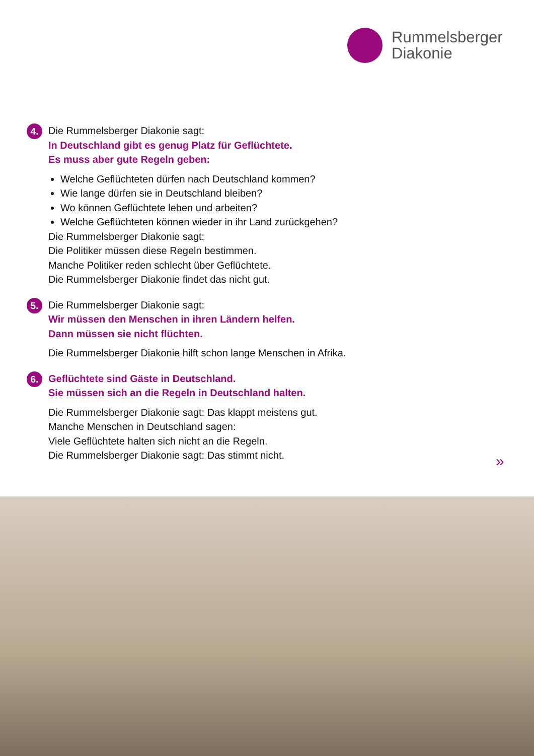Rummelsberger
Diakonie
4.
Die Rummelsberger Diakonie sagt:
In Deutschland gibt es genug Platz für Geflüchtete.
Es muss aber gute Regeln geben:
Welche Geflüchteten dürfen nach Deutschland kommen?
Wie lange dürfen sie in Deutschland bleiben?
Wo können Geflüchtete leben und arbeiten?
Welche Geflüchteten können wieder in ihr Land zurückgehen?
Die Rummelsberger Diakonie sagt:
Die Politiker müssen diese Regeln bestimmen.
Manche Politiker reden schlecht über Geflüchtete.
Die Rummelsberger Diakonie findet das nicht gut.
5.
Die Rummelsberger Diakonie sagt:
Wir müssen den Menschen in ihren Ländern helfen.
Dann müssen sie nicht flüchten.
Die Rummelsberger Diakonie hilft schon lange Menschen in Afrika.
6.
Geflüchtete sind Gäste in Deutschland.
Sie müssen sich an die Regeln in Deutschland halten.
Die Rummelsberger Diakonie sagt: Das klappt meistens gut.
Manche Menschen in Deutschland sagen:
Viele Geflüchtete halten sich nicht an die Regeln.
Die Rummelsberger Diakonie sagt: Das stimmt nicht.
»